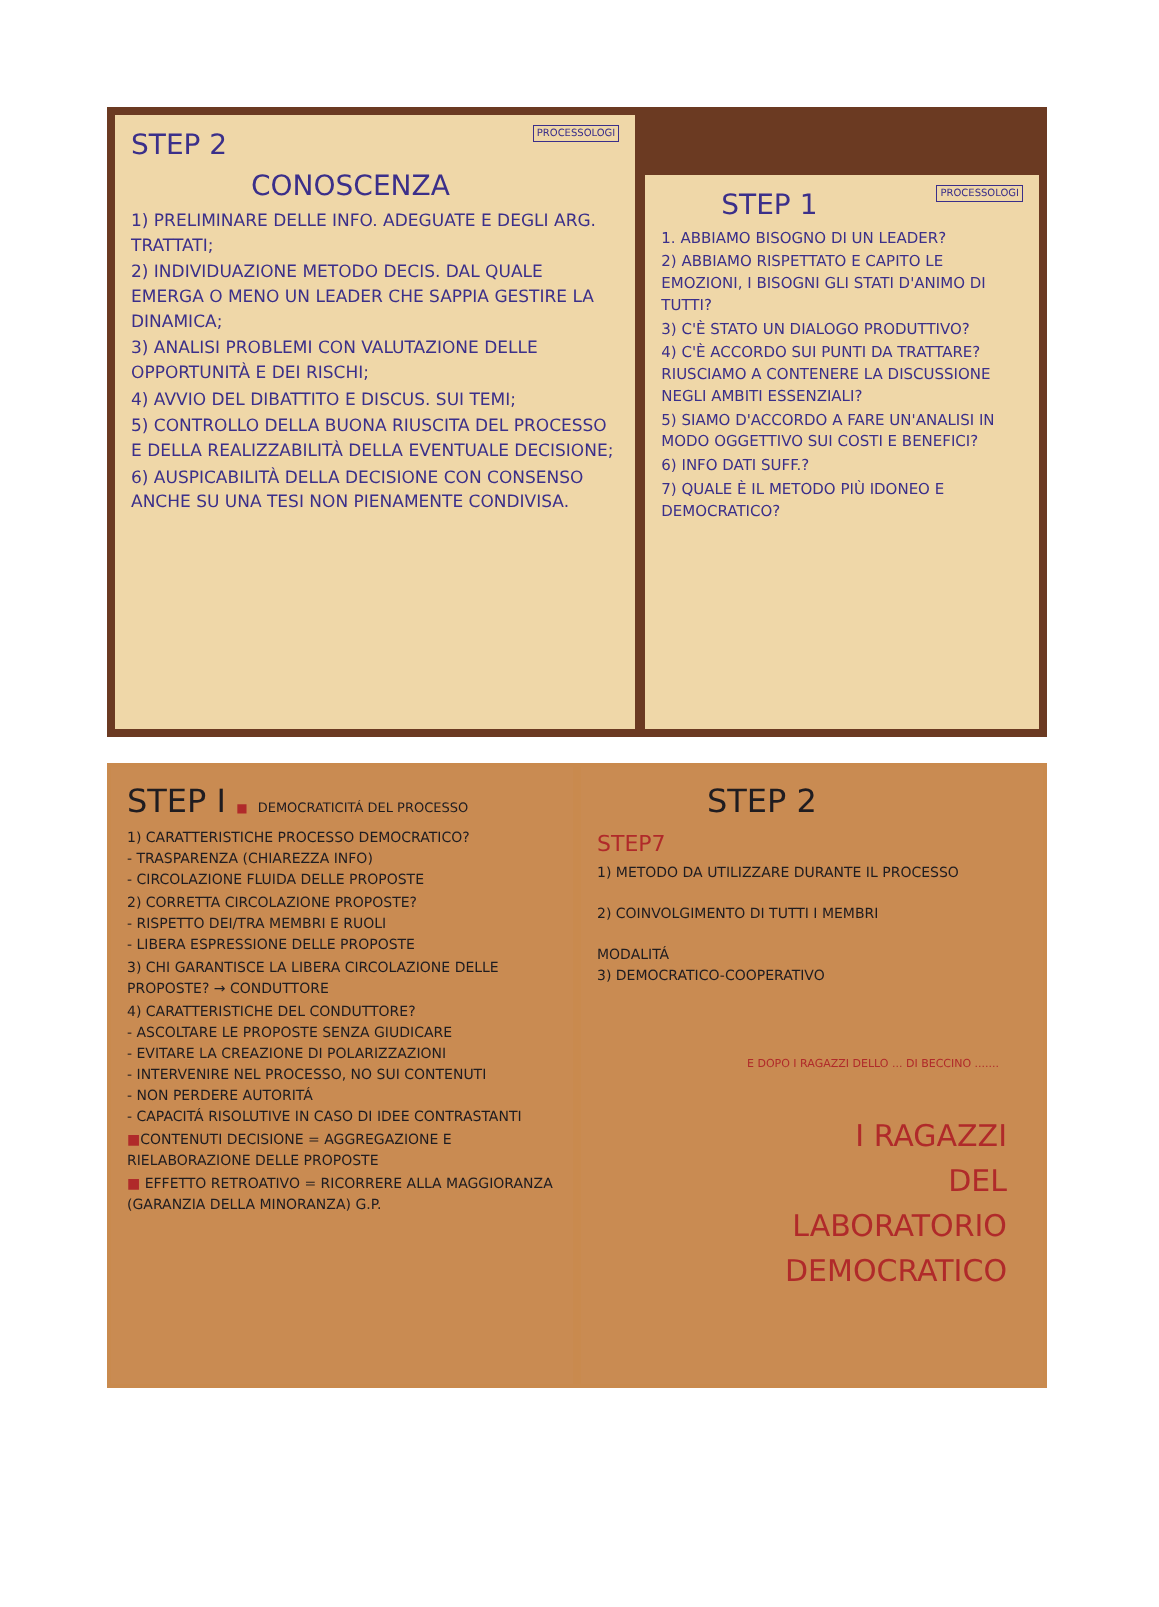PROCESSOLOGI
STEP 2
CONOSCENZA
1) PRELIMINARE DELLE INFO. ADEGUATE E DEGLI ARG. TRATTATI;
2) INDIVIDUAZIONE METODO DECIS. DAL QUALE EMERGA O MENO UN LEADER CHE SAPPIA GESTIRE LA DINAMICA;
3) ANALISI PROBLEMI CON VALUTAZIONE DELLE OPPORTUNITÀ E DEI RISCHI;
4) AVVIO DEL DIBATTITO E DISCUS. SUI TEMI;
5) CONTROLLO DELLA BUONA RIUSCITA DEL PROCESSO E DELLA REALIZZABILITÀ DELLA EVENTUALE DECISIONE;
6) AUSPICABILITÀ DELLA DECISIONE CON CONSENSO ANCHE SU UNA TESI NON PIENAMENTE CONDIVISA.
PROCESSOLOGI
STEP 1
1. ABBIAMO BISOGNO DI UN LEADER?
2) ABBIAMO RISPETTATO E CAPITO LE EMOZIONI, I BISOGNI GLI STATI D'ANIMO DI TUTTI?
3) C'È STATO UN DIALOGO PRODUTTIVO?
4) C'È ACCORDO SUI PUNTI DA TRATTARE? RIUSCIAMO A CONTENERE LA DISCUSSIONE NEGLI AMBITI ESSENZIALI?
5) SIAMO D'ACCORDO A FARE UN'ANALISI IN MODO OGGETTIVO SUI COSTI E BENEFICI?
6) INFO DATI SUFF.?
7) QUALE È IL METODO PIÙ IDONEO E DEMOCRATICO?
STEP I ■ DEMOCRATICITÁ DEL PROCESSO
1) CARATTERISTICHE PROCESSO DEMOCRATICO?
- TRASPARENZA (CHIAREZZA INFO)
- CIRCOLAZIONE FLUIDA DELLE PROPOSTE
2) CORRETTA CIRCOLAZIONE PROPOSTE?
- RISPETTO DEI/TRA MEMBRI E RUOLI
- LIBERA ESPRESSIONE DELLE PROPOSTE
3) CHI GARANTISCE LA LIBERA CIRCOLAZIONE DELLE PROPOSTE? → CONDUTTORE
4) CARATTERISTICHE DEL CONDUTTORE?
- ASCOLTARE LE PROPOSTE SENZA GIUDICARE
- EVITARE LA CREAZIONE DI POLARIZZAZIONI
- INTERVENIRE NEL PROCESSO, NO SUI CONTENUTI
- NON PERDERE AUTORITÁ
- CAPACITÁ RISOLUTIVE IN CASO DI IDEE CONTRASTANTI
■CONTENUTI DECISIONE = AGGREGAZIONE E RIELABORAZIONE DELLE PROPOSTE
■ EFFETTO RETROATIVO = RICORRERE ALLA MAGGIORANZA (GARANZIA DELLA MINORANZA) G.P.
STEP 2
STEP7
1) METODO DA UTILIZZARE DURANTE IL PROCESSO
2) COINVOLGIMENTO DI TUTTI I MEMBRI
MODALITÁ
3) DEMOCRATICO-COOPERATIVO
E DOPO I RAGAZZI DELLO ... DI BECCINO .......
I RAGAZZI
DEL
LABORATORIO
DEMOCRATICO